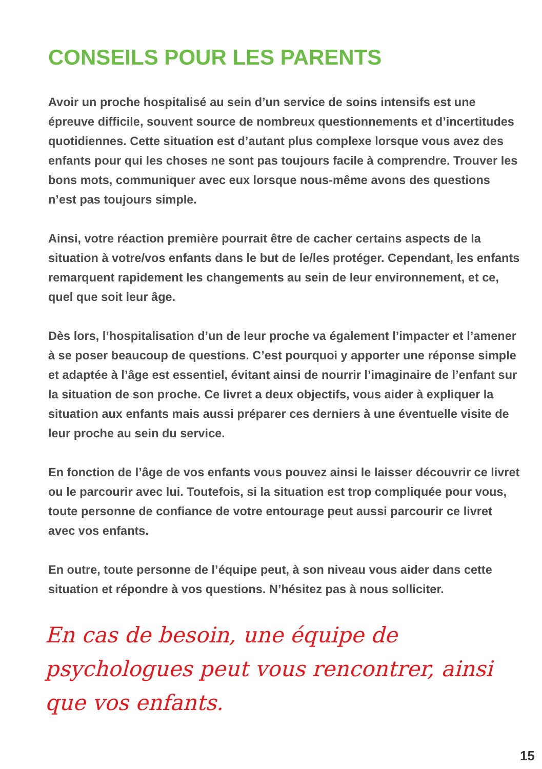CONSEILS POUR LES PARENTS
Avoir un proche hospitalisé au sein d’un service de soins intensifs est une épreuve difficile, souvent source de nombreux questionnements et d’incertitudes quotidiennes. Cette situation est d’autant plus complexe lorsque vous avez des enfants pour qui les choses ne sont pas toujours facile à comprendre. Trouver les bons mots, communiquer avec eux lorsque nous-même avons des questions n’est pas toujours simple.
Ainsi, votre réaction première pourrait être de cacher certains aspects de la situation à votre/vos enfants dans le but de le/les protéger. Cependant, les enfants remarquent rapidement les changements au sein de leur environnement, et ce, quel que soit leur âge.
Dès lors, l’hospitalisation d’un de leur proche va également l’impacter et l’amener à se poser beaucoup de questions. C’est pourquoi y apporter une réponse simple et adaptée à l’âge est essentiel, évitant ainsi de nourrir l’imaginaire de l’enfant sur la situation de son proche. Ce livret a deux objectifs, vous aider à expliquer la situation aux enfants mais aussi préparer ces derniers à une éventuelle visite de leur proche au sein du service.
En fonction de l’âge de vos enfants vous pouvez ainsi le laisser découvrir ce livret ou le parcourir avec lui. Toutefois, si la situation est trop compliquée pour vous, toute personne de confiance de votre entourage peut aussi parcourir ce livret avec vos enfants.
En outre, toute personne de l’équipe peut, à son niveau vous aider dans cette situation et répondre à vos questions. N’hésitez pas à nous solliciter.
En cas de besoin, une équipe de psychologues peut vous rencontrer, ainsi que vos enfants.
15